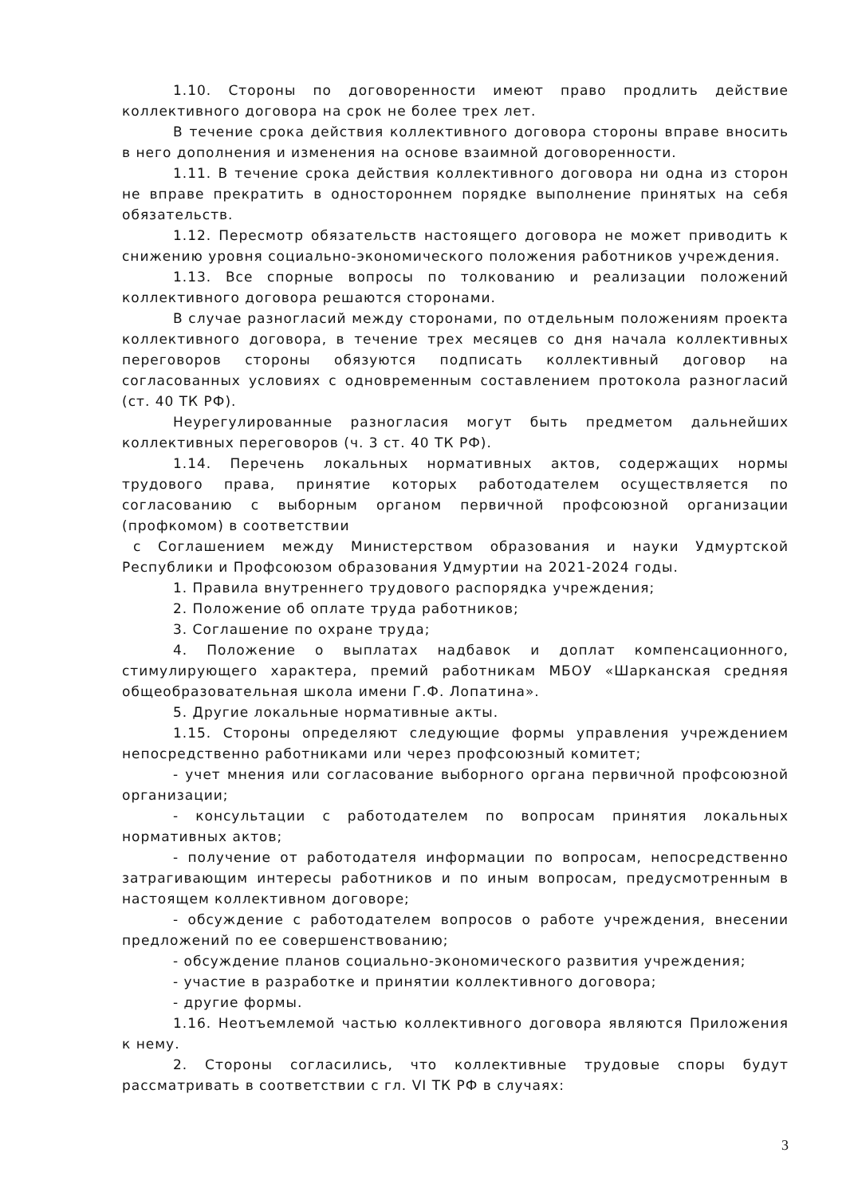1.10. Стороны по договоренности имеют право продлить действие коллективного договора на срок не более трех лет.
В течение срока действия коллективного договора стороны вправе вносить в него дополнения и изменения на основе взаимной договоренности.
1.11. В течение срока действия коллективного договора ни одна из сторон не вправе прекратить в одностороннем порядке выполнение принятых на себя обязательств.
1.12. Пересмотр обязательств настоящего договора не может приводить к снижению уровня социально-экономического положения работников учреждения.
1.13. Все спорные вопросы по толкованию и реализации положений коллективного договора решаются сторонами.
В случае разногласий между сторонами, по отдельным положениям проекта коллективного договора, в течение трех месяцев со дня начала коллективных переговоров стороны обязуются подписать коллективный договор на согласованных условиях с одновременным составлением протокола разногласий (ст. 40 ТК РФ).
Неурегулированные разногласия могут быть предметом дальнейших коллективных переговоров (ч. 3 ст. 40 ТК РФ).
1.14. Перечень локальных нормативных актов, содержащих нормы трудового права, принятие которых работодателем осуществляется по согласованию с выборным органом первичной профсоюзной организации (профкомом) в соответствии
с Соглашением между Министерством образования и науки Удмуртской Республики и Профсоюзом образования Удмуртии на 2021-2024 годы.
1. Правила внутреннего трудового распорядка учреждения;
2. Положение об оплате труда работников;
3. Соглашение по охране труда;
4. Положение о выплатах надбавок и доплат компенсационного, стимулирующего характера, премий работникам МБОУ «Шарканская средняя общеобразовательная школа имени Г.Ф. Лопатина».
5. Другие локальные нормативные акты.
1.15. Стороны определяют следующие формы управления учреждением непосредственно работниками или через профсоюзный комитет;
- учет мнения или согласование выборного органа первичной профсоюзной организации;
- консультации с работодателем по вопросам принятия локальных нормативных актов;
- получение от работодателя информации по вопросам, непосредственно затрагивающим интересы работников и по иным вопросам, предусмотренным в настоящем коллективном договоре;
- обсуждение с работодателем вопросов о работе учреждения, внесении предложений по ее совершенствованию;
- обсуждение планов социально-экономического развития учреждения;
- участие в разработке и принятии коллективного договора;
- другие формы.
1.16. Неотъемлемой частью коллективного договора являются Приложения к нему.
2. Стороны согласились, что коллективные трудовые споры будут рассматривать в соответствии с гл. VI ТК РФ в случаях:
3